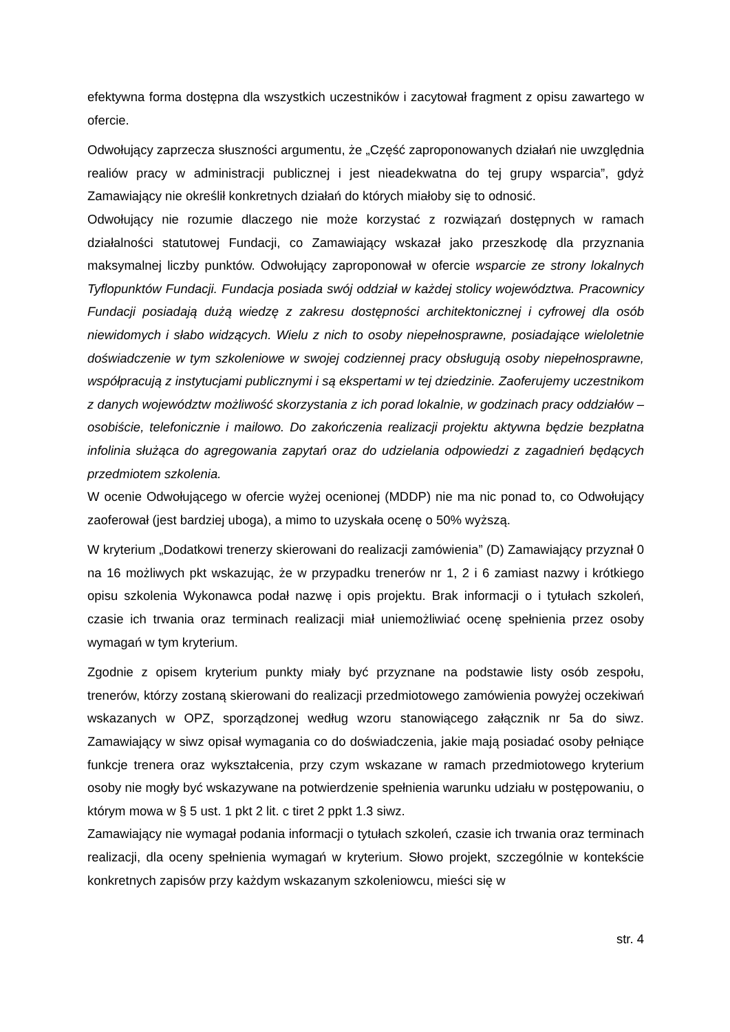efektywna forma dostępna dla wszystkich uczestników i zacytował fragment z opisu zawartego w ofercie.
Odwołujący zaprzecza słuszności argumentu, że „Część zaproponowanych działań nie uwzględnia realiów pracy w administracji publicznej i jest nieadekwatna do tej grupy wsparcia”, gdyż Zamawiający nie określił konkretnych działań do których miałoby się to odnosić.
Odwołujący nie rozumie dlaczego nie może korzystać z rozwiązań dostępnych w ramach działalności statutowej Fundacji, co Zamawiający wskazał jako przeszkodę dla przyznania maksymalnej liczby punktów. Odwołujący zaproponował w ofercie wsparcie ze strony lokalnych Tyflopunktów Fundacji. Fundacja posiada swój oddział w każdej stolicy województwa. Pracownicy Fundacji posiadają dużą wiedzę z zakresu dostępności architektonicznej i cyfrowej dla osób niewidomych i słabo widzących. Wielu z nich to osoby niepełnosprawne, posiadające wieloletnie doświadczenie w tym szkoleniowe w swojej codziennej pracy obsługują osoby niepełnosprawne, współpracują z instytucjami publicznymi i są ekspertami w tej dziedzinie. Zaoferujemy uczestnikom z danych województw możliwość skorzystania z ich porad lokalnie, w godzinach pracy oddziałów – osobiście, telefonicznie i mailowo. Do zakończenia realizacji projektu aktywna będzie bezpłatna infolinia służąca do agregowania zapytań oraz do udzielania odpowiedzi z zagadnień będących przedmiotem szkolenia.
W ocenie Odwołującego w ofercie wyżej ocenionej (MDDP) nie ma nic ponad to, co Odwołujący zaoferował (jest bardziej uboga), a mimo to uzyskała ocenę o 50% wyższą.
W kryterium „Dodatkowi trenerzy skierowani do realizacji zamówienia” (D) Zamawiający przyznał 0 na 16 możliwych pkt wskazując, że w przypadku trenerów nr 1, 2 i 6 zamiast nazwy i krótkiego opisu szkolenia Wykonawca podał nazwę i opis projektu. Brak informacji o i tytułach szkoleń, czasie ich trwania oraz terminach realizacji miał uniemożliwiać ocenę spełnienia przez osoby wymagań w tym kryterium.
Zgodnie z opisem kryterium punkty miały być przyznane na podstawie listy osób zespołu, trenerów, którzy zostaną skierowani do realizacji przedmiotowego zamówienia powyżej oczekiwań wskazanych w OPZ, sporządzonej według wzoru stanowiącego załącznik nr 5a do siwz. Zamawiający w siwz opisał wymagania co do doświadczenia, jakie mają posiadać osoby pełniące funkcje trenera oraz wykształcenia, przy czym wskazane w ramach przedmiotowego kryterium osoby nie mogły być wskazywane na potwierdzenie spełnienia warunku udziału w postępowaniu, o którym mowa w § 5 ust. 1 pkt 2 lit. c tiret 2 ppkt 1.3 siwz.
Zamawiający nie wymagał podania informacji o tytułach szkoleń, czasie ich trwania oraz terminach realizacji, dla oceny spełnienia wymagań w kryterium. Słowo projekt, szczególnie w kontekście konkretnych zapisów przy każdym wskazanym szkoleniowcu, mieści się w
str. 4